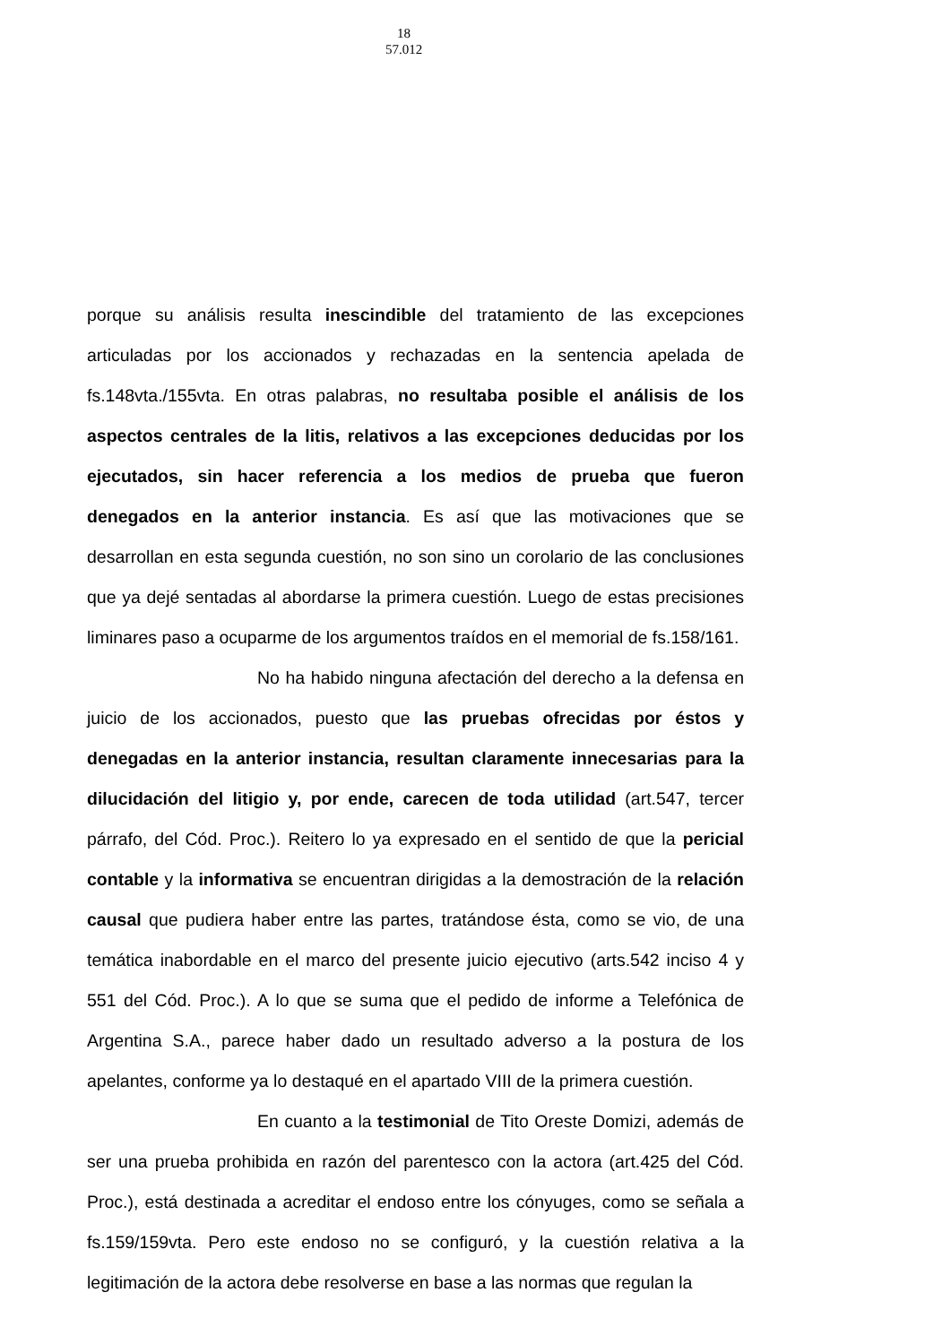18
57.012
porque su análisis resulta inescindible del tratamiento de las excepciones articuladas por los accionados y rechazadas en la sentencia apelada de fs.148vta./155vta. En otras palabras, no resultaba posible el análisis de los aspectos centrales de la litis, relativos a las excepciones deducidas por los ejecutados, sin hacer referencia a los medios de prueba que fueron denegados en la anterior instancia. Es así que las motivaciones que se desarrollan en esta segunda cuestión, no son sino un corolario de las conclusiones que ya dejé sentadas al abordarse la primera cuestión. Luego de estas precisiones liminares paso a ocuparme de los argumentos traídos en el memorial de fs.158/161.
No ha habido ninguna afectación del derecho a la defensa en juicio de los accionados, puesto que las pruebas ofrecidas por éstos y denegadas en la anterior instancia, resultan claramente innecesarias para la dilucidación del litigio y, por ende, carecen de toda utilidad (art.547, tercer párrafo, del Cód. Proc.). Reitero lo ya expresado en el sentido de que la pericial contable y la informativa se encuentran dirigidas a la demostración de la relación causal que pudiera haber entre las partes, tratándose ésta, como se vio, de una temática inabordable en el marco del presente juicio ejecutivo (arts.542 inciso 4 y 551 del Cód. Proc.). A lo que se suma que el pedido de informe a Telefónica de Argentina S.A., parece haber dado un resultado adverso a la postura de los apelantes, conforme ya lo destaqué en el apartado VIII de la primera cuestión.
En cuanto a la testimonial de Tito Oreste Domizi, además de ser una prueba prohibida en razón del parentesco con la actora (art.425 del Cód. Proc.), está destinada a acreditar el endoso entre los cónyuges, como se señala a fs.159/159vta. Pero este endoso no se configuró, y la cuestión relativa a la legitimación de la actora debe resolverse en base a las normas que regulan la